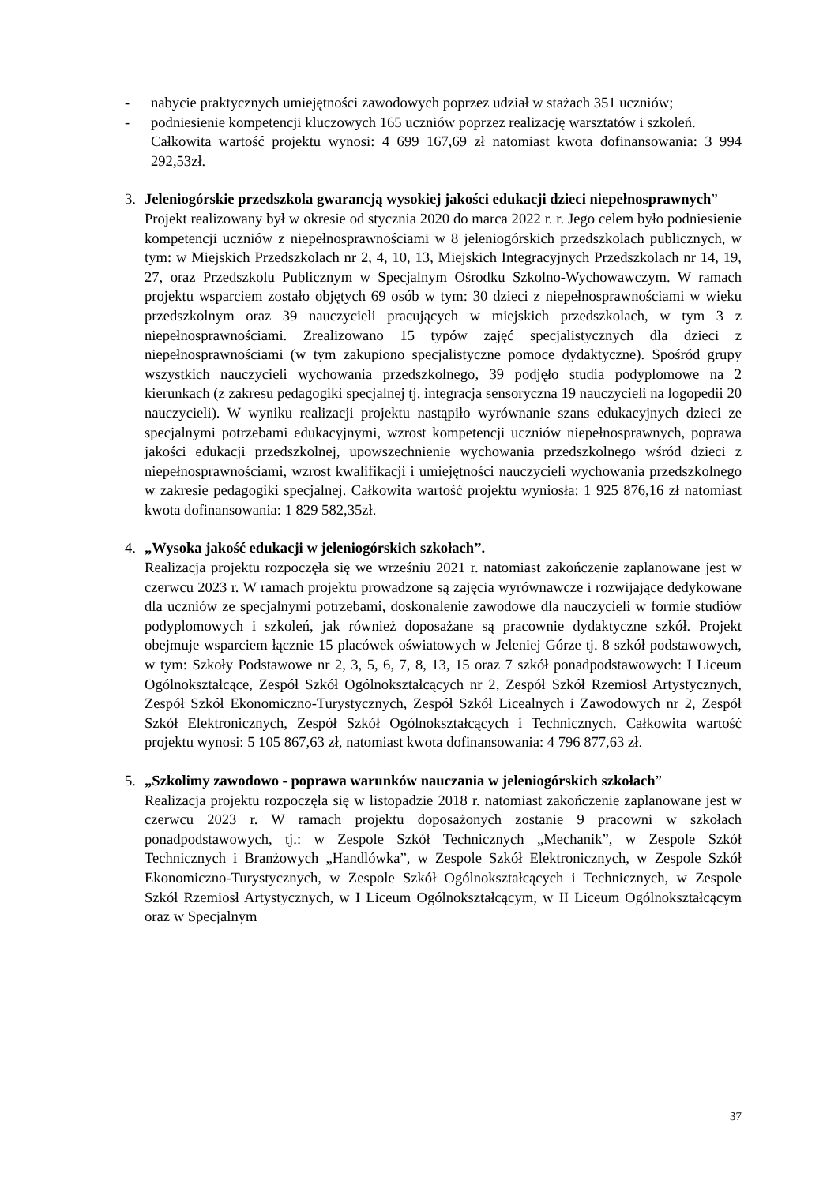- nabycie praktycznych umiejętności zawodowych poprzez udział w stażach 351 uczniów;
- podniesienie kompetencji kluczowych 165 uczniów poprzez realizację warsztatów i szkoleń.
Całkowita wartość projektu wynosi: 4 699 167,69 zł natomiast kwota dofinansowania: 3 994 292,53zł.
3. Jeleniogórskie przedszkola gwarancją wysokiej jakości edukacji dzieci niepełnosprawnych”
Projekt realizowany był w okresie od stycznia 2020 do marca 2022 r. r. Jego celem było podniesienie kompetencji uczniów z niepełnosprawnościami w 8 jeleniogórskich przedszkolach publicznych, w tym: w Miejskich Przedszkolach nr 2, 4, 10, 13, Miejskich Integracyjnych Przedszkolach nr 14, 19, 27, oraz Przedszkolu Publicznym w Specjalnym Ośrodku Szkolno-Wychowawczym. W ramach projektu wsparciem zostało objętych 69 osób w tym: 30 dzieci z niepełnosprawnościami w wieku przedszkolnym oraz 39 nauczycieli pracujących w miejskich przedszkolach, w tym 3 z niepełnosprawnościami. Zrealizowano 15 typów zajęć specjalistycznych dla dzieci z niepełnosprawnościami (w tym zakupiono specjalistyczne pomoce dydaktyczne). Spośród grupy wszystkich nauczycieli wychowania przedszkolnego, 39 podjęło studia podyplomowe na 2 kierunkach (z zakresu pedagogiki specjalnej tj. integracja sensoryczna 19 nauczycieli na logopedii 20 nauczycieli). W wyniku realizacji projektu nastąpiło wyrównanie szans edukacyjnych dzieci ze specjalnymi potrzebami edukacyjnymi, wzrost kompetencji uczniów niepełnosprawnych, poprawa jakości edukacji przedszkolnej, upowszechnienie wychowania przedszkolnego wśród dzieci z niepełnosprawnościami, wzrost kwalifikacji i umiejętności nauczycieli wychowania przedszkolnego w zakresie pedagogiki specjalnej. Całkowita wartość projektu wyniosła: 1 925 876,16 zł natomiast kwota dofinansowania: 1 829 582,35zł.
4. „Wysoka jakość edukacji w jeleniogórskich szkołach”.
Realizacja projektu rozpoczęła się we wrześniu 2021 r. natomiast zakończenie zaplanowane jest w czerwcu 2023 r. W ramach projektu prowadzone są zajęcia wyrównawcze i rozwijające dedykowane dla uczniów ze specjalnymi potrzebami, doskonalenie zawodowe dla nauczycieli w formie studiów podyplomowych i szkoleń, jak również doposażane są pracownie dydaktyczne szkół. Projekt obejmuje wsparciem łącznie 15 placówek oświatowych w Jeleniej Górze tj. 8 szkół podstawowych, w tym: Szkoły Podstawowe nr 2, 3, 5, 6, 7, 8, 13, 15 oraz 7 szkół ponadpodstawowych: I Liceum Ogólnokształcące, Zespół Szkół Ogólnokształcących nr 2, Zespół Szkół Rzemiosł Artystycznych, Zespół Szkół Ekonomiczno-Turystycznych, Zespół Szkół Licealnych i Zawodowych nr 2, Zespół Szkół Elektronicznych, Zespół Szkół Ogólnokształcących i Technicznych. Całkowita wartość projektu wynosi: 5 105 867,63 zł, natomiast kwota dofinansowania: 4 796 877,63 zł.
5. „Szkolimy zawodowo - poprawa warunków nauczania w jeleniogórskich szkołach”
Realizacja projektu rozpoczęła się w listopadzie 2018 r. natomiast zakończenie zaplanowane jest w czerwcu 2023 r. W ramach projektu doposażonych zostanie 9 pracowni w szkołach ponadpodstawowych, tj.: w Zespole Szkół Technicznych „Mechanik”, w Zespole Szkół Technicznych i Branżowych „Handlówka”, w Zespole Szkół Elektronicznych, w Zespole Szkół Ekonomiczno-Turystycznych, w Zespole Szkół Ogólnokształcących i Technicznych, w Zespole Szkół Rzemiosł Artystycznych, w I Liceum Ogólnokształcącym, w II Liceum Ogólnokształcącym oraz w Specjalnym
37